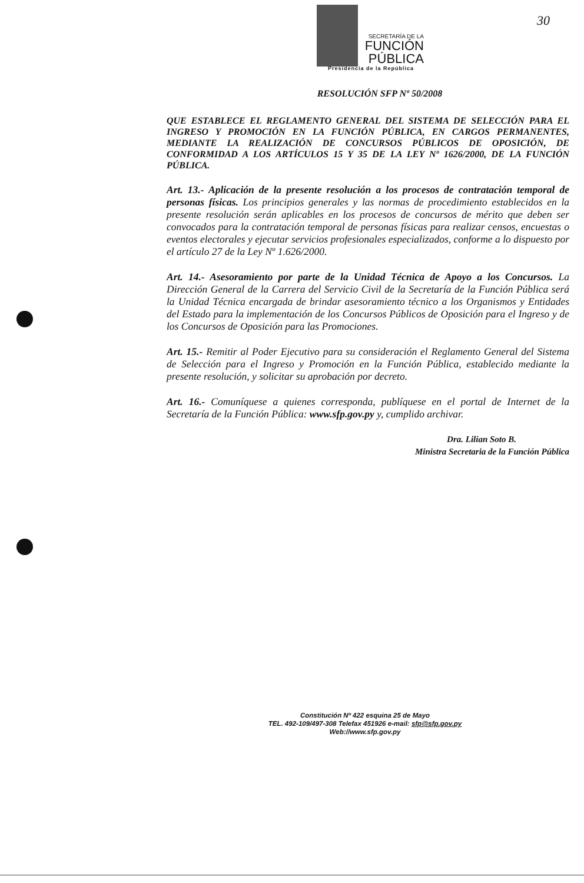SECRETARÍA DE LA
FUNCIÓN
PÚBLICA
Presidencia de la República
30
RESOLUCIÓN SFP Nº 50/2008
QUE ESTABLECE EL REGLAMENTO GENERAL DEL SISTEMA DE SELECCIÓN PARA EL INGRESO Y PROMOCIÓN EN LA FUNCIÓN PÚBLICA, EN CARGOS PERMANENTES, MEDIANTE LA REALIZACIÓN DE CONCURSOS PÚBLICOS DE OPOSICIÓN, DE CONFORMIDAD A LOS ARTÍCULOS 15 Y 35 DE LA LEY Nº 1626/2000, DE LA FUNCIÓN PÚBLICA.
Art. 13.- Aplicación de la presente resolución a los procesos de contratación temporal de personas físicas. Los principios generales y las normas de procedimiento establecidos en la presente resolución serán aplicables en los procesos de concursos de mérito que deben ser convocados para la contratación temporal de personas físicas para realizar censos, encuestas o eventos electorales y ejecutar servicios profesionales especializados, conforme a lo dispuesto por el artículo 27 de la Ley Nº 1.626/2000.
Art. 14.- Asesoramiento por parte de la Unidad Técnica de Apoyo a los Concursos. La Dirección General de la Carrera del Servicio Civil de la Secretaría de la Función Pública será la Unidad Técnica encargada de brindar asesoramiento técnico a los Organismos y Entidades del Estado para la implementación de los Concursos Públicos de Oposición para el Ingreso y de los Concursos de Oposición para las Promociones.
Art. 15.- Remitir al Poder Ejecutivo para su consideración el Reglamento General del Sistema de Selección para el Ingreso y Promoción en la Función Pública, establecido mediante la presente resolución, y solicitar su aprobación por decreto.
Art. 16.- Comuníquese a quienes corresponda, publíquese en el portal de Internet de la Secretaría de la Función Pública: www.sfp.gov.py y, cumplido archivar.
Dra. Lilian Soto B.
Ministra Secretaria de la Función Pública
Constitución Nº 422 esquina 25 de Mayo
TEL. 492-109/497-308 Telefax 451926 e-mail: sfp@sfp.gov.py
Web://www.sfp.gov.py